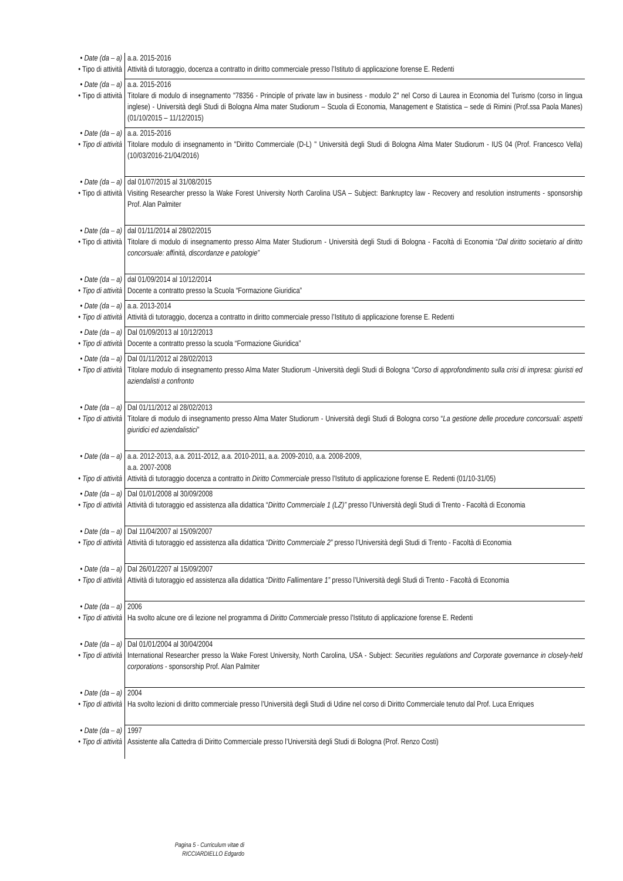| • Date (da – a) • Tipo di attività | a.a. 2015-2016 Attività di tutoraggio, docenza a contratto in diritto commerciale presso l’Istituto di applicazione forense E. Redenti |
| • Date (da – a) • Tipo di attività | a.a. 2015-2016 Titolare di modulo di insegnamento "78356 - Principle of private law in business - modulo 2" nel Corso di Laurea in Economia del Turismo (corso in lingua inglese) - Università degli Studi di Bologna Alma mater Studiorum – Scuola di Economia, Management e Statistica – sede di Rimini (Prof.ssa Paola Manes) (01/10/2015 – 11/12/2015) |
| • Date (da – a) • Tipo di attività | a.a. 2015-2016 Titolare modulo di insegnamento in "Diritto Commerciale (D-L) " Università degli Studi di Bologna Alma Mater Studiorum - IUS 04 (Prof. Francesco Vella) (10/03/2016-21/04/2016) |
| • Date (da – a) • Tipo di attività | dal 01/07/2015 al 31/08/2015 Visiting Researcher presso la Wake Forest University North Carolina USA – Subject: Bankruptcy law - Recovery and resolution instruments - sponsorship Prof. Alan Palmiter |
| • Date (da – a) • Tipo di attività | dal 01/11/2014 al 28/02/2015 Titolare di modulo di insegnamento presso Alma Mater Studiorum - Università degli Studi di Bologna - Facoltà di Economia “ Dal diritto societario al diritto concorsuale: affinità, discordanze e patologie” |
| • Date (da – a) • Tipo di attività | dal 01/09/2014 al 10/12/2014 Docente a contratto presso la Scuola “Formazione Giuridica” |
| • Date (da – a) • Tipo di attività | a.a. 2013-2014 Attività di tutoraggio, docenza a contratto in diritto commerciale presso l’Istituto di applicazione forense E. Redenti |
| • Date (da – a) • Tipo di attività | Dal 01/09/2013 al 10/12/2013 Docente a contratto presso la scuola “Formazione Giuridica” |
| • Date (da – a) • Tipo di attività | Dal 01/11/2012 al 28/02/2013 Titolare modulo di insegnamento presso Alma Mater Studiorum -Università degli Studi di Bologna “ Corso di approfondimento sulla crisi di impresa: giuristi ed aziendalisti a confronto |
| • Date (da – a) • Tipo di attività | Dal 01/11/2012 al 28/02/2013 Titolare di modulo di insegnamento presso Alma Mater Studiorum - Università degli Studi di Bologna corso “ La gestione delle procedure concorsuali: aspetti giuridici ed aziendalistici ” |
| • Date (da – a) • Tipo di attività | a.a. 2012-2013, a.a. 2011-2012, a.a. 2010-2011, a.a. 2009-2010, a.a. 2008-2009, a.a. 2007-2008 Attività di tutoraggio docenza a contratto in Diritto Commerciale presso l’Istituto di applicazione forense E. Redenti (01/10-31/05) |
| • Date (da – a) • Tipo di attività | Dal 01/01/2008 al 30/09/2008 Attività di tutoraggio ed assistenza alla didattica “ Diritto Commerciale 1 (LZ)” presso l’Università degli Studi di Trento - Facoltà di Economia |
| • Date (da – a) • Tipo di attività | Dal 11/04/2007 al 15/09/2007 Attività di tutoraggio ed assistenza alla didattica “Diritto Commerciale 2” presso l’Università degli Studi di Trento - Facoltà di Economia |
| • Date (da – a) • Tipo di attività | Dal 26/01/2207 al 15/09/2007 Attività di tutoraggio ed assistenza alla didattica “Diritto Fallimentare 1” presso l’Università degli Studi di Trento - Facoltà di Economia |
| • Date (da – a) • Tipo di attività | 2006 Ha svolto alcune ore di lezione nel programma di Diritto Commerciale presso l’Istituto di applicazione forense E. Redenti |
| • Date (da – a) • Tipo di attività | Dal 01/01/2004 al 30/04/2004 International Researcher presso la Wake Forest University, North Carolina, USA - Subject: Securities regulations and Corporate governance in closely-held corporations - sponsorship Prof. Alan Palmiter |
| • Date (da – a) • Tipo di attività | 2004 Ha svolto lezioni di diritto commerciale presso l’Università degli Studi di Udine nel corso di Diritto Commerciale tenuto dal Prof. Luca Enriques |
| • Date (da – a) • Tipo di attività | 1997 Assistente alla Cattedra di Diritto Commerciale presso l’Università degli Studi di Bologna (Prof. Renzo Costi) |
Pagina 5 - Curriculum vitae di
RICCIARDIELLO Edgardo